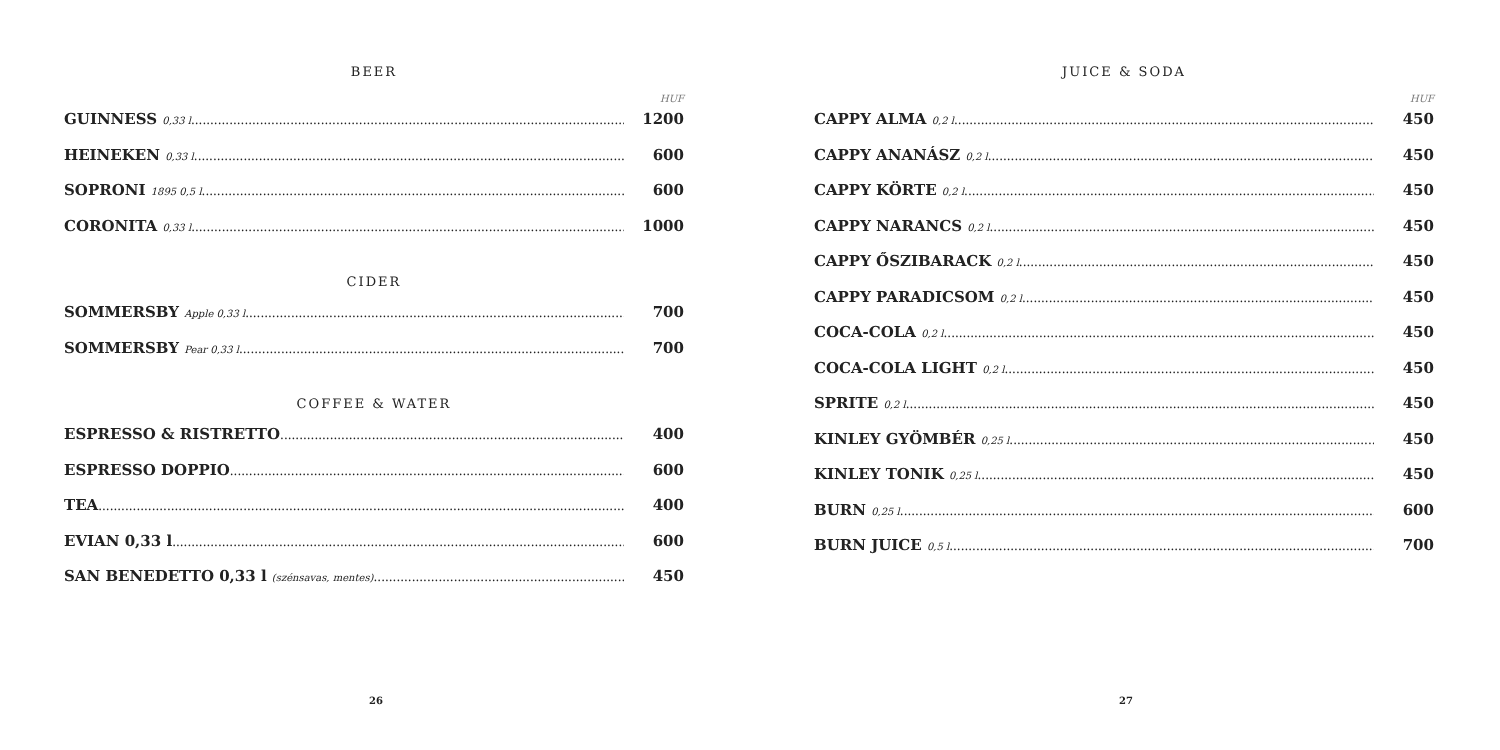BEER
HUF
GUINNESS 0,33 l 1200
HEINEKEN 0,33 l 600
SOPRONI 1895 0,5 l 600
CORONITA 0,33 l 1000
CIDER
SOMMERSBY Apple 0,33 l 700
SOMMERSBY Pear 0,33 l 700
COFFEE & WATER
ESPRESSO & RISTRETTO 400
ESPRESSO DOPPIO 600
TEA 400
EVIAN 0,33 l 600
SAN BENEDETTO 0,33 l (szénsavas, mentes) 450
26
JUICE & SODA
HUF
CAPPY ALMA 0,2 l 450
CAPPY ANANÁSZ 0,2 l 450
CAPPY KÖRTE 0,2 l 450
CAPPY NARANCS 0,2 l 450
CAPPY ŐSZIBARACK 0,2 l 450
CAPPY PARADICSOM 0,2 l 450
COCA-COLA 0,2 l 450
COCA-COLA LIGHT 0,2 l 450
SPRITE 0,2 l 450
KINLEY GYÖMBÉR 0,25 l 450
KINLEY TONIK 0,25 l 450
BURN 0,25 l 600
BURN JUICE 0,5 l 700
27